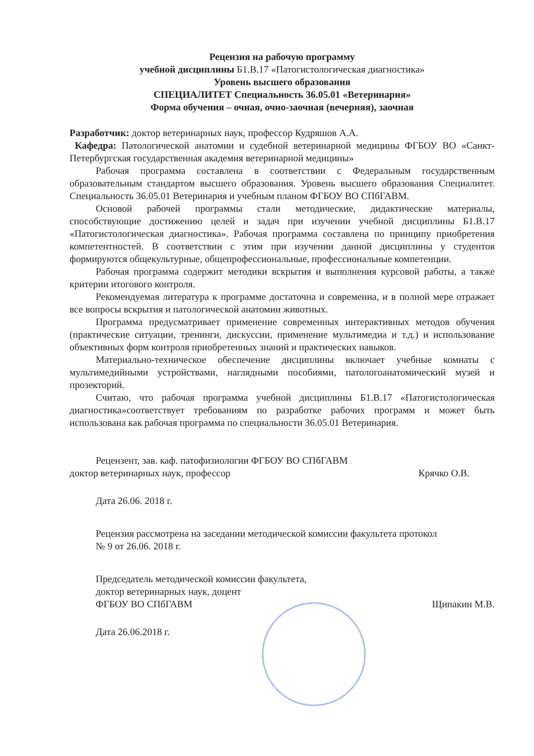Рецензия на рабочую программу
учебной дисциплины Б1.В.17 «Патогистологическая диагностика»
Уровень высшего образования
СПЕЦИАЛИТЕТ Специальность 36.05.01 «Ветеринария»
Форма обучения – очная, очно-заочная (вечерняя), заочная
Разработчик: доктор ветеринарных наук, профессор Кудряшов А.А.
Кафедра: Патологической анатомии и судебной ветеринарной медицины ФГБОУ ВО «Санкт-Петербургская государственная академия ветеринарной медицины»
Рабочая программа составлена в соответствии с Федеральным государственным образовательным стандартом высшего образования. Уровень высшего образования Специалитет. Специальность 36.05.01 Ветеринария и учебным планом ФГБОУ ВО СПбГАВМ.
Основой рабочей программы стали методические, дидактические материалы, способствующие достижению целей и задач при изучении учебной дисциплины Б1.В.17 «Патогистологическая диагностика». Рабочая программа составлена по принципу приобретения компетентностей. В соответствии с этим при изучении данной дисциплины у студентов формируются общекультурные, общепрофессиональные, профессиональные компетенции.
Рабочая программа содержит методики вскрытия и выполнения курсовой работы, а также критерии итогового контроля.
Рекомендуемая литература к программе достаточна и современна, и в полной мере отражает все вопросы вскрытия и патологической анатомии животных.
Программа предусматривает применение современных интерактивных методов обучения (практические ситуации, тренинги, дискуссии, применение мультимедиа и т.д.) и использование объективных форм контроля приобретенных знаний и практических навыков.
Материально-техническое обеспечение дисциплины включает учебные комнаты с мультимедийными устройствами, наглядными пособиями, патологоанатомический музей и прозекторий.
Считаю, что рабочая программа учебной дисциплины Б1.В.17 «Патогистологическая диагностика»соответствует требованиям по разработке рабочих программ и может быть использована как рабочая программа по специальности 36.05.01 Ветеринария.
Рецензент, зав. каф. патофизиологии ФГБОУ ВО СПбГАВМ
доктор ветеринарных наук, профессор Крячко О.В.
Дата 26.06. 2018 г.
Рецензия рассмотрена на заседании методической комиссии факультета протокол
№ 9 от 26.06. 2018 г.
Председатель методической комиссии факультета,
доктор ветеринарных наук, доцент
ФГБОУ ВО СПбГАВМ Щипакин М.В.
Дата 26.06.2018 г.